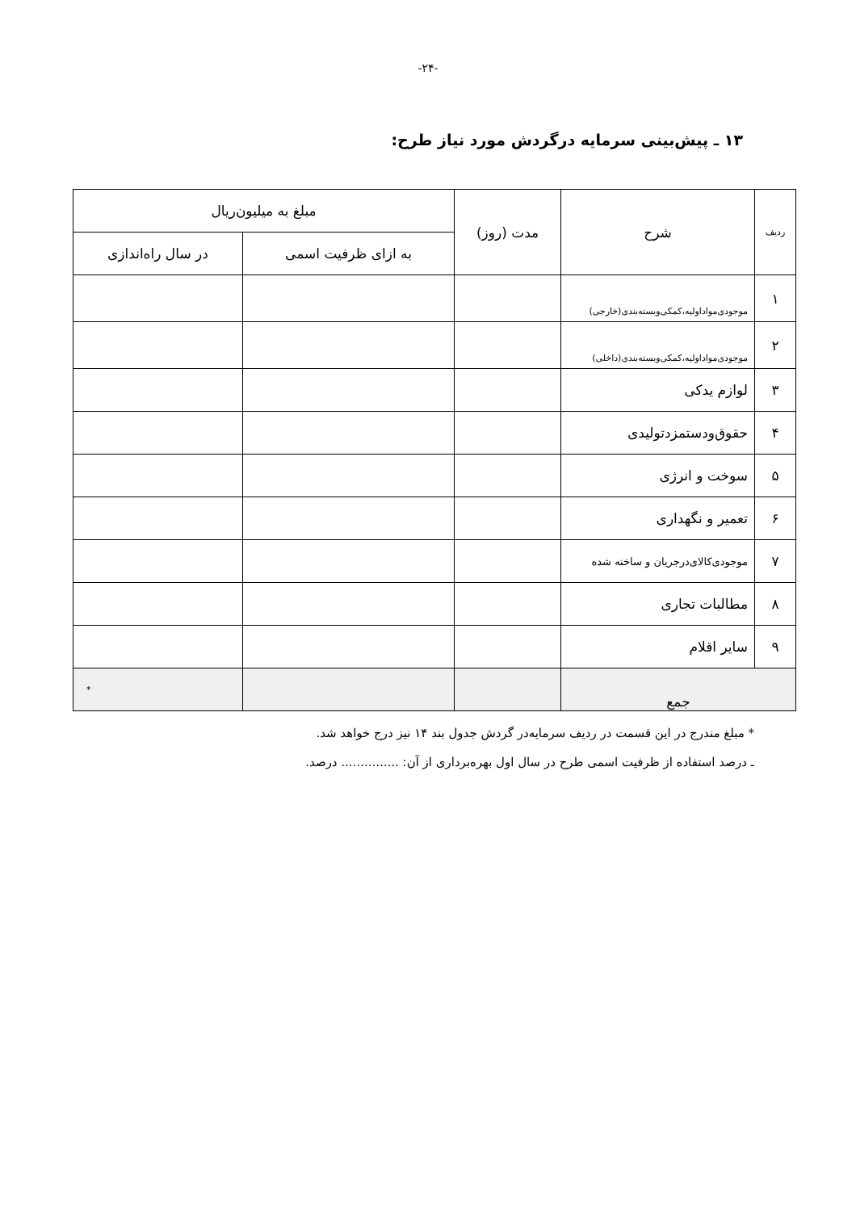-۲۴-
۱۳ ـ پیش‌بینی سرمایه درگردش مورد نیاز طرح:
| ردیف | شرح | مدت (روز) | مبلغ به میلیون‌ریال | |
| --- | --- | --- | --- | --- |
| | | | به ازای ظرفیت اسمی | در سال راه‌اندازی |
| ۱ | موجودی‌مواداولیه،کمکی‌وبسته‌بندی(خارجی) | | | |
| ۲ | موجودی‌مواداولیه،کمکی‌وبسته‌بندی(داخلی) | | | |
| ۳ | لوازم یدکی | | | |
| ۴ | حقوق‌ودستمزدتولیدی | | | |
| ۵ | سوخت و انرژی | | | |
| ۶ | تعمیر و نگهداری | | | |
| ۷ | موجودی‌کالای‌درجریان و ساخته شده | | | |
| ۸ | مطالبات تجاری | | | |
| ۹ | سایر اقلام | | | |
| جمع | | | | * |
* مبلغ مندرج در این قسمت در ردیف سرمایه‌در گردش جدول بند ۱۴ نیز درج خواهد شد.
ـ درصد استفاده از ظرفیت اسمی طرح در سال اول بهره‌برداری از آن: ............... درصد.